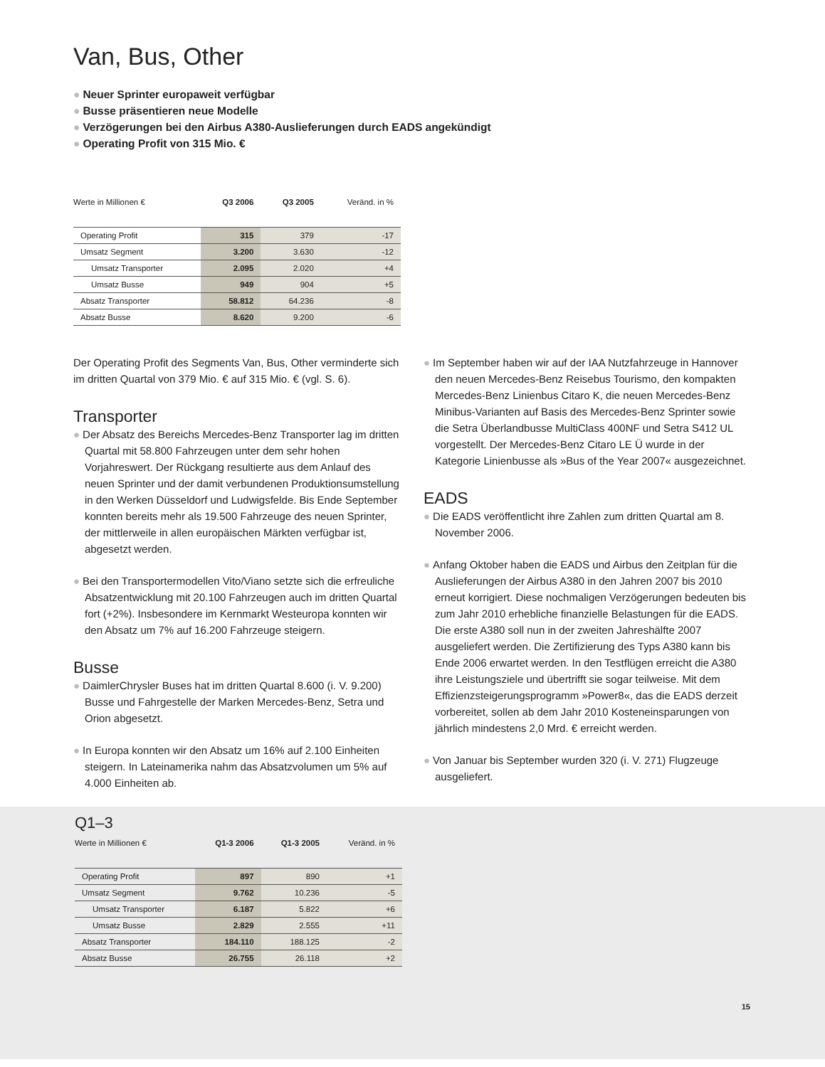Van, Bus, Other
● Neuer Sprinter europaweit verfügbar
● Busse präsentieren neue Modelle
● Verzögerungen bei den Airbus A380-Auslieferungen durch EADS angekündigt
● Operating Profit von 315 Mio. €
| Werte in Millionen € | Q3 2006 | Q3 2005 | Veränd. in % |
| --- | --- | --- | --- |
| Operating Profit | 315 | 379 | -17 |
| Umsatz Segment | 3.200 | 3.630 | -12 |
| Umsatz Transporter | 2.095 | 2.020 | +4 |
| Umsatz Busse | 949 | 904 | +5 |
| Absatz Transporter | 58.812 | 64.236 | -8 |
| Absatz Busse | 8.620 | 9.200 | -6 |
Der Operating Profit des Segments Van, Bus, Other verminderte sich im dritten Quartal von 379 Mio. € auf 315 Mio. € (vgl. S. 6).
Transporter
● Der Absatz des Bereichs Mercedes-Benz Transporter lag im dritten Quartal mit 58.800 Fahrzeugen unter dem sehr hohen Vorjahreswert. Der Rückgang resultierte aus dem Anlauf des neuen Sprinter und der damit verbundenen Produktionsumstellung in den Werken Düsseldorf und Ludwigsfelde. Bis Ende September konnten bereits mehr als 19.500 Fahrzeuge des neuen Sprinter, der mittlerweile in allen europäischen Märkten verfügbar ist, abgesetzt werden.
● Bei den Transportermodellen Vito/Viano setzte sich die erfreuliche Absatzentwicklung mit 20.100 Fahrzeugen auch im dritten Quartal fort (+2%). Insbesondere im Kernmarkt Westeuropa konnten wir den Absatz um 7% auf 16.200 Fahrzeuge steigern.
Busse
● DaimlerChrysler Buses hat im dritten Quartal 8.600 (i. V. 9.200) Busse und Fahrgestelle der Marken Mercedes-Benz, Setra und Orion abgesetzt.
● In Europa konnten wir den Absatz um 16% auf 2.100 Einheiten steigern. In Lateinamerika nahm das Absatzvolumen um 5% auf 4.000 Einheiten ab.
● Im September haben wir auf der IAA Nutzfahrzeuge in Hannover den neuen Mercedes-Benz Reisebus Tourismo, den kompakten Mercedes-Benz Linienbus Citaro K, die neuen Mercedes-Benz Minibus-Varianten auf Basis des Mercedes-Benz Sprinter sowie die Setra Überlandbusse MultiClass 400NF und Setra S412 UL vorgestellt. Der Mercedes-Benz Citaro LE Ü wurde in der Kategorie Linienbusse als »Bus of the Year 2007« ausgezeichnet.
EADS
● Die EADS veröffentlicht ihre Zahlen zum dritten Quartal am 8. November 2006.
● Anfang Oktober haben die EADS und Airbus den Zeitplan für die Auslieferungen der Airbus A380 in den Jahren 2007 bis 2010 erneut korrigiert. Diese nochmaligen Verzögerungen bedeuten bis zum Jahr 2010 erhebliche finanzielle Belastungen für die EADS. Die erste A380 soll nun in der zweiten Jahreshälfte 2007 ausgeliefert werden. Die Zertifizierung des Typs A380 kann bis Ende 2006 erwartet werden. In den Testflügen erreicht die A380 ihre Leistungsziele und übertrifft sie sogar teilweise. Mit dem Effizienzsteigerungsprogramm »Power8«, das die EADS derzeit vorbereitet, sollen ab dem Jahr 2010 Kosteneinsparungen von jährlich mindestens 2,0 Mrd. € erreicht werden.
● Von Januar bis September wurden 320 (i. V. 271) Flugzeuge ausgeliefert.
Q1–3
| Werte in Millionen € | Q1-3 2006 | Q1-3 2005 | Veränd. in % |
| --- | --- | --- | --- |
| Operating Profit | 897 | 890 | +1 |
| Umsatz Segment | 9.762 | 10.236 | -5 |
| Umsatz Transporter | 6.187 | 5.822 | +6 |
| Umsatz Busse | 2.829 | 2.555 | +11 |
| Absatz Transporter | 184.110 | 188.125 | -2 |
| Absatz Busse | 26.755 | 26.118 | +2 |
15